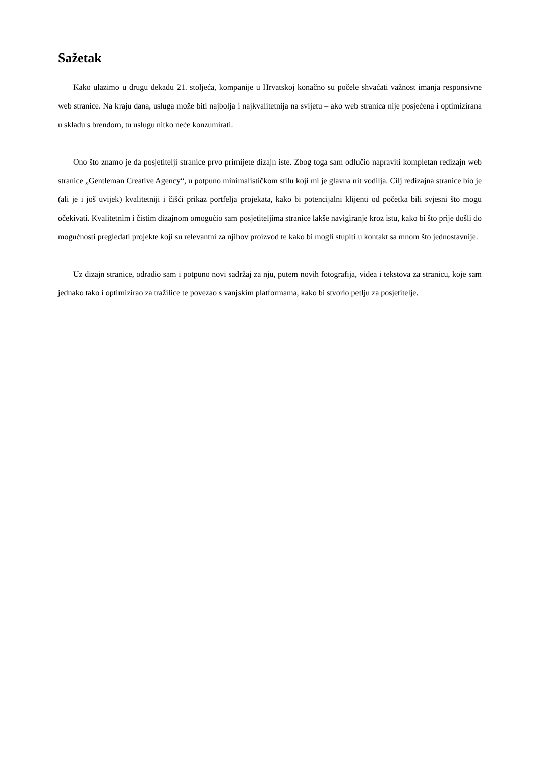Sažetak
Kako ulazimo u drugu dekadu 21. stoljeća, kompanije u Hrvatskoj konačno su počele shvaćati važnost imanja responsivne web stranice. Na kraju dana, usluga može biti najbolja i najkvalitetnija na svijetu – ako web stranica nije posjećena i optimizirana u skladu s brendom, tu uslugu nitko neće konzumirati.
Ono što znamo je da posjetitelji stranice prvo primijete dizajn iste. Zbog toga sam odlučio napraviti kompletan redizajn web stranice „Gentleman Creative Agency“, u potpuno minimalističkom stilu koji mi je glavna nit vodilja. Cilj redizajna stranice bio je (ali je i još uvijek) kvalitetniji i čišći prikaz portfelja projekata, kako bi potencijalni klijenti od početka bili svjesni što mogu očekivati. Kvalitetnim i čistim dizajnom omogućio sam posjetiteljima stranice lakše navigiranje kroz istu, kako bi što prije došli do mogućnosti pregledati projekte koji su relevantni za njihov proizvod te kako bi mogli stupiti u kontakt sa mnom što jednostavnije.
Uz dizajn stranice, odradio sam i potpuno novi sadržaj za nju, putem novih fotografija, videa i tekstova za stranicu, koje sam jednako tako i optimizirao za tražilice te povezao s vanjskim platformama, kako bi stvorio petlju za posjetitelje.